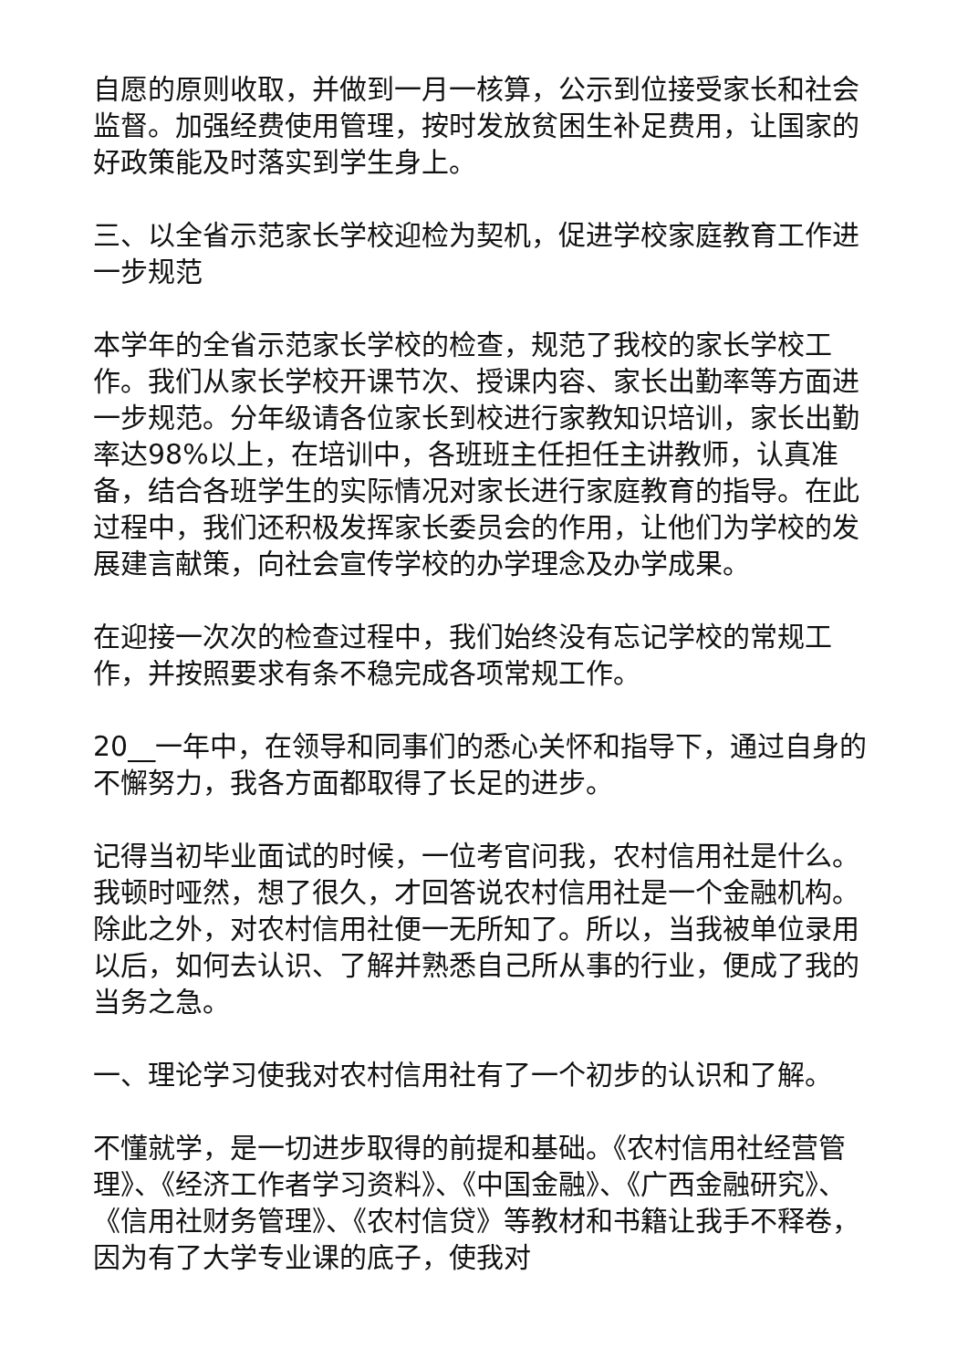自愿的原则收取，并做到一月一核算，公示到位接受家长和社会监督。加强经费使用管理，按时发放贫困生补足费用，让国家的好政策能及时落实到学生身上。
三、以全省示范家长学校迎检为契机，促进学校家庭教育工作进一步规范
本学年的全省示范家长学校的检查，规范了我校的家长学校工作。我们从家长学校开课节次、授课内容、家长出勤率等方面进一步规范。分年级请各位家长到校进行家教知识培训，家长出勤率达98%以上，在培训中，各班班主任担任主讲教师，认真准备，结合各班学生的实际情况对家长进行家庭教育的指导。在此过程中，我们还积极发挥家长委员会的作用，让他们为学校的发展建言献策，向社会宣传学校的办学理念及办学成果。
在迎接一次次的检查过程中，我们始终没有忘记学校的常规工作，并按照要求有条不稳完成各项常规工作。
20__一年中，在领导和同事们的悉心关怀和指导下，通过自身的不懈努力，我各方面都取得了长足的进步。
记得当初毕业面试的时候，一位考官问我，农村信用社是什么。我顿时哑然，想了很久，才回答说农村信用社是一个金融机构。除此之外，对农村信用社便一无所知了。所以，当我被单位录用以后，如何去认识、了解并熟悉自己所从事的行业，便成了我的当务之急。
一、理论学习使我对农村信用社有了一个初步的认识和了解。
不懂就学，是一切进步取得的前提和基础。《农村信用社经营管理》、《经济工作者学习资料》、《中国金融》、《广西金融研究》、《信用社财务管理》、《农村信贷》等教材和书籍让我手不释卷，因为有了大学专业课的底子，使我对